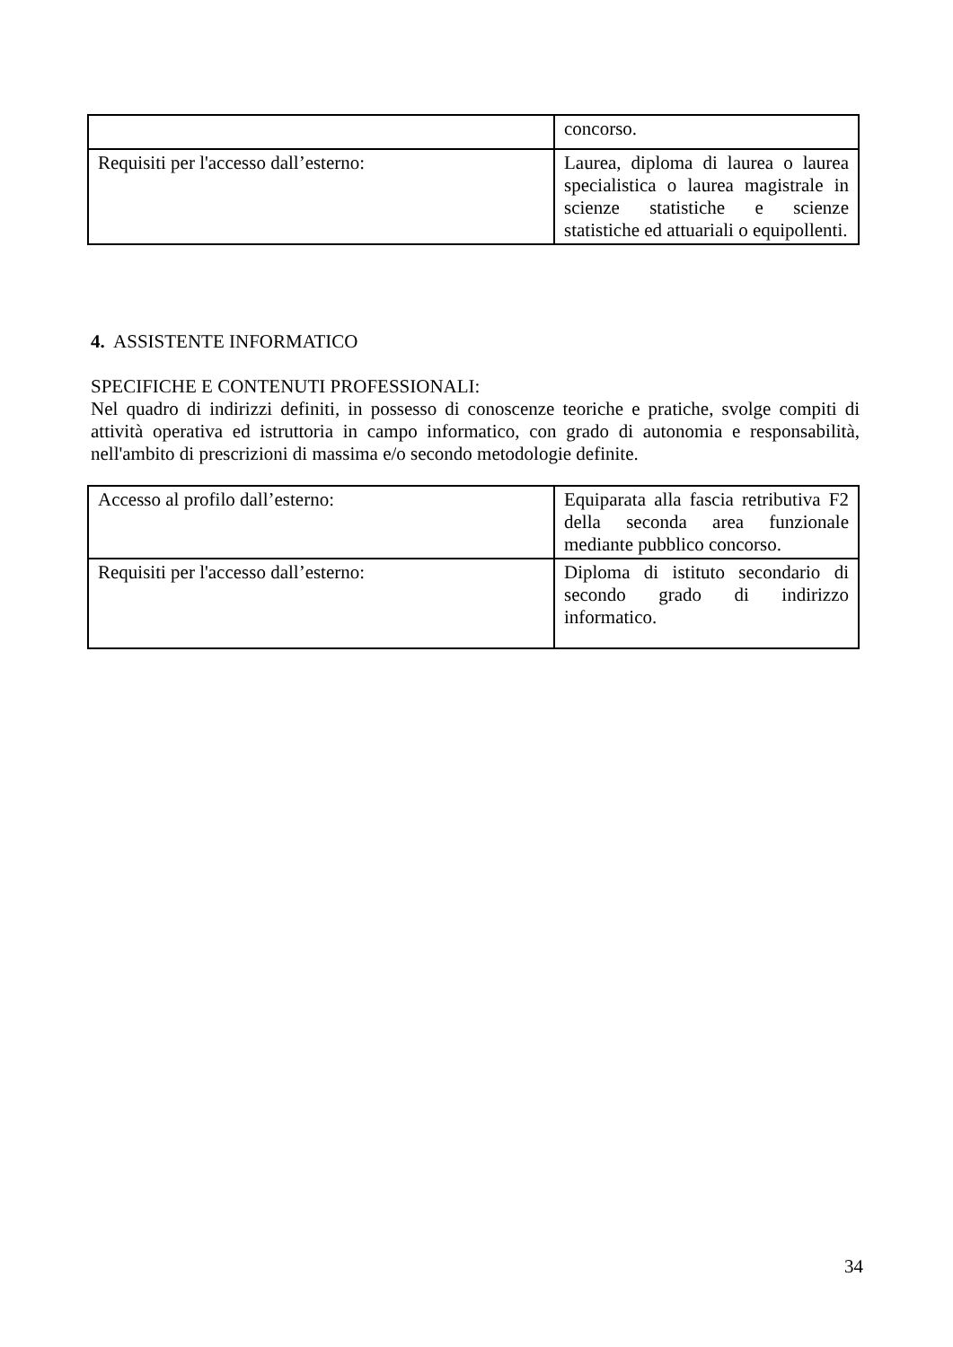| | concorso. |
| Requisiti per l'accesso dall’esterno: | Laurea, diploma di laurea o laurea specialistica o laurea magistrale in scienze statistiche e scienze statistiche ed attuariali o equipollenti. |
4. ASSISTENTE INFORMATICO
SPECIFICHE E CONTENUTI PROFESSIONALI:
Nel quadro di indirizzi definiti, in possesso di conoscenze teoriche e pratiche, svolge compiti di attività operativa ed istruttoria in campo informatico, con grado di autonomia e responsabilità, nell'ambito di prescrizioni di massima e/o secondo metodologie definite.
| Accesso al profilo dall’esterno: | Equiparata alla fascia retributiva F2 della seconda area funzionale mediante pubblico concorso. |
| Requisiti per l'accesso dall’esterno: | Diploma di istituto secondario di secondo grado di indirizzo informatico. |
34